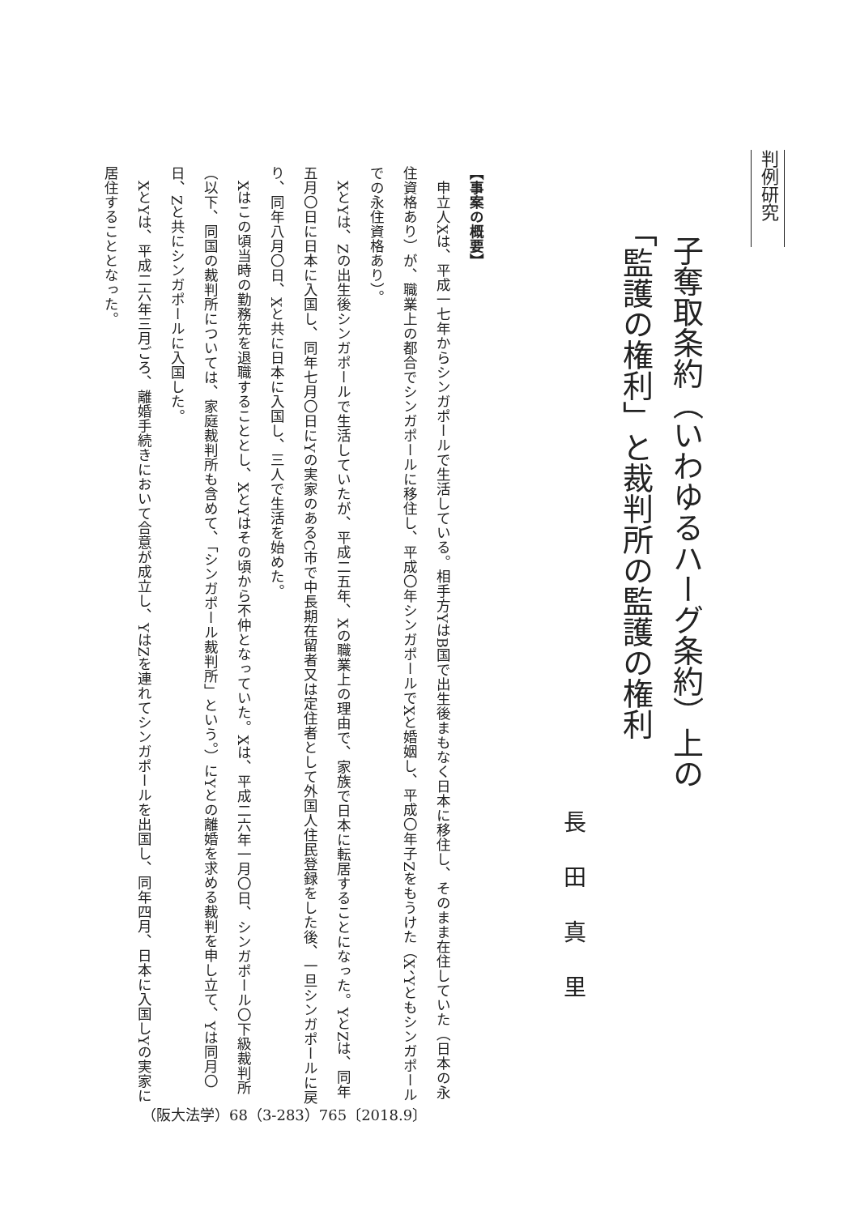判例研究
子奪取条約（いわゆるハーグ条約）上の
「監護の権利」と裁判所の監護の権利
長田真里
【事案の概要】
申立人Xは、平成一七年からシンガポールで生活している。相手方YはB国で出生後まもなく日本に移住し、そのまま在住していた（日本の永住資格あり）が、職業上の都合でシンガポールに移住し、平成〇年シンガポールでXと婚姻し、平成〇年子Zをもうけた（X、Yともシンガポールでの永住資格あり）。
XとYは、Zの出生後シンガポールで生活していたが、平成二五年、Xの職業上の理由で、家族で日本に転居することになった。YとZは、同年五月〇日に日本に入国し、同年七月〇日にYの実家のあるC市で中長期在留者又は定住者として外国人住民登録をした後、一旦シンガポールに戻り、同年八月〇日、Xと共に日本に入国し、三人で生活を始めた。
Xはこの頃当時の勤務先を退職することとし、XとYはその頃から不仲となっていた。Xは、平成二六年一月〇日、シンガポール〇下級裁判所（以下、同国の裁判所については、家庭裁判所も含めて、「シンガポール裁判所」という。）にYとの離婚を求める裁判を申し立て、Yは同月〇日、Zと共にシンガポールに入国した。
XとYは、平成二六年三月ごろ、離婚手続きにおいて合意が成立し、YはZを連れてシンガポールを出国し、同年四月、日本に入国しYの実家に居住することとなった。
（阪大法学）68（3-283）765〔2018.9〕